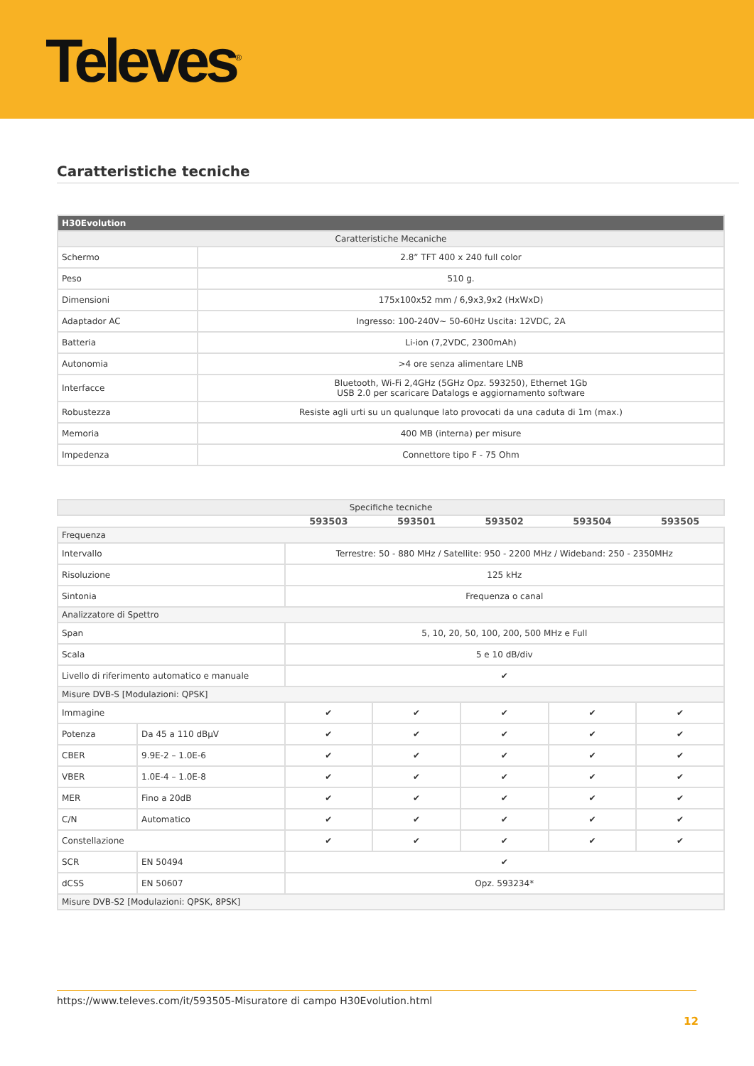Televes<sup>®</sup>
Caratteristiche tecniche
| H30Evolution | |
| --- | --- |
| Caratteristiche Mecaniche | |
| Schermo | 2.8” TFT 400 x 240 full color |
| Peso | 510 g. |
| Dimensioni | 175x100x52 mm / 6,9x3,9x2 (HxWxD) |
| Adaptador AC | Ingresso: 100-240V~ 50-60Hz Uscita: 12VDC, 2A |
| Batteria | Li-ion (7,2VDC, 2300mAh) |
| Autonomia | >4 ore senza alimentare LNB |
| Interfacce | Bluetooth, Wi-Fi 2,4GHz (5GHz Opz. 593250), Ethernet 1Gb USB 2.0 per scaricare Datalogs e aggiornamento software |
| Robustezza | Resiste agli urti su un qualunque lato provocati da una caduta di 1m (max.) |
| Memoria | 400 MB (interna) per misure |
| Impedenza | Connettore tipo F - 75 Ohm |
| Specifiche tecniche | | | | | | |
| --- | --- | --- | --- | --- | --- | --- |
| | | 593503 | 593501 | 593502 | 593504 | 593505 |
| Frequenza | | | | | | |
| Intervallo | | Terrestre: 50 - 880 MHz / Satellite: 950 - 2200 MHz / Wideband: 250 - 2350MHz | | | | |
| Risoluzione | | 125 kHz | | | | |
| Sintonia | | Frequenza o canal | | | | |
| Analizzatore di Spettro | | | | | | |
| Span | | 5, 10, 20, 50, 100, 200, 500 MHz e Full | | | | |
| Scala | | 5 e 10 dB/div | | | | |
| Livello di riferimento automatico e manuale | | ✔ | | | | |
| Misure DVB-S [Modulazioni: QPSK] | | | | | | |
| Immagine | | ✔ | ✔ | ✔ | ✔ | ✔ |
| Potenza | Da 45 a 110 dBµV | ✔ | ✔ | ✔ | ✔ | ✔ |
| CBER | 9.9E-2 – 1.0E-6 | ✔ | ✔ | ✔ | ✔ | ✔ |
| VBER | 1.0E-4 – 1.0E-8 | ✔ | ✔ | ✔ | ✔ | ✔ |
| MER | Fino a 20dB | ✔ | ✔ | ✔ | ✔ | ✔ |
| C/N | Automatico | ✔ | ✔ | ✔ | ✔ | ✔ |
| Constellazione | | ✔ | ✔ | ✔ | ✔ | ✔ |
| SCR | EN 50494 | ✔ | | | | |
| dCSS | EN 50607 | Opz. 593234* | | | | |
| Misure DVB-S2 [Modulazioni: QPSK, 8PSK] | | | | | | |
https://www.televes.com/it/593505-Misuratore di campo H30Evolution.html
12